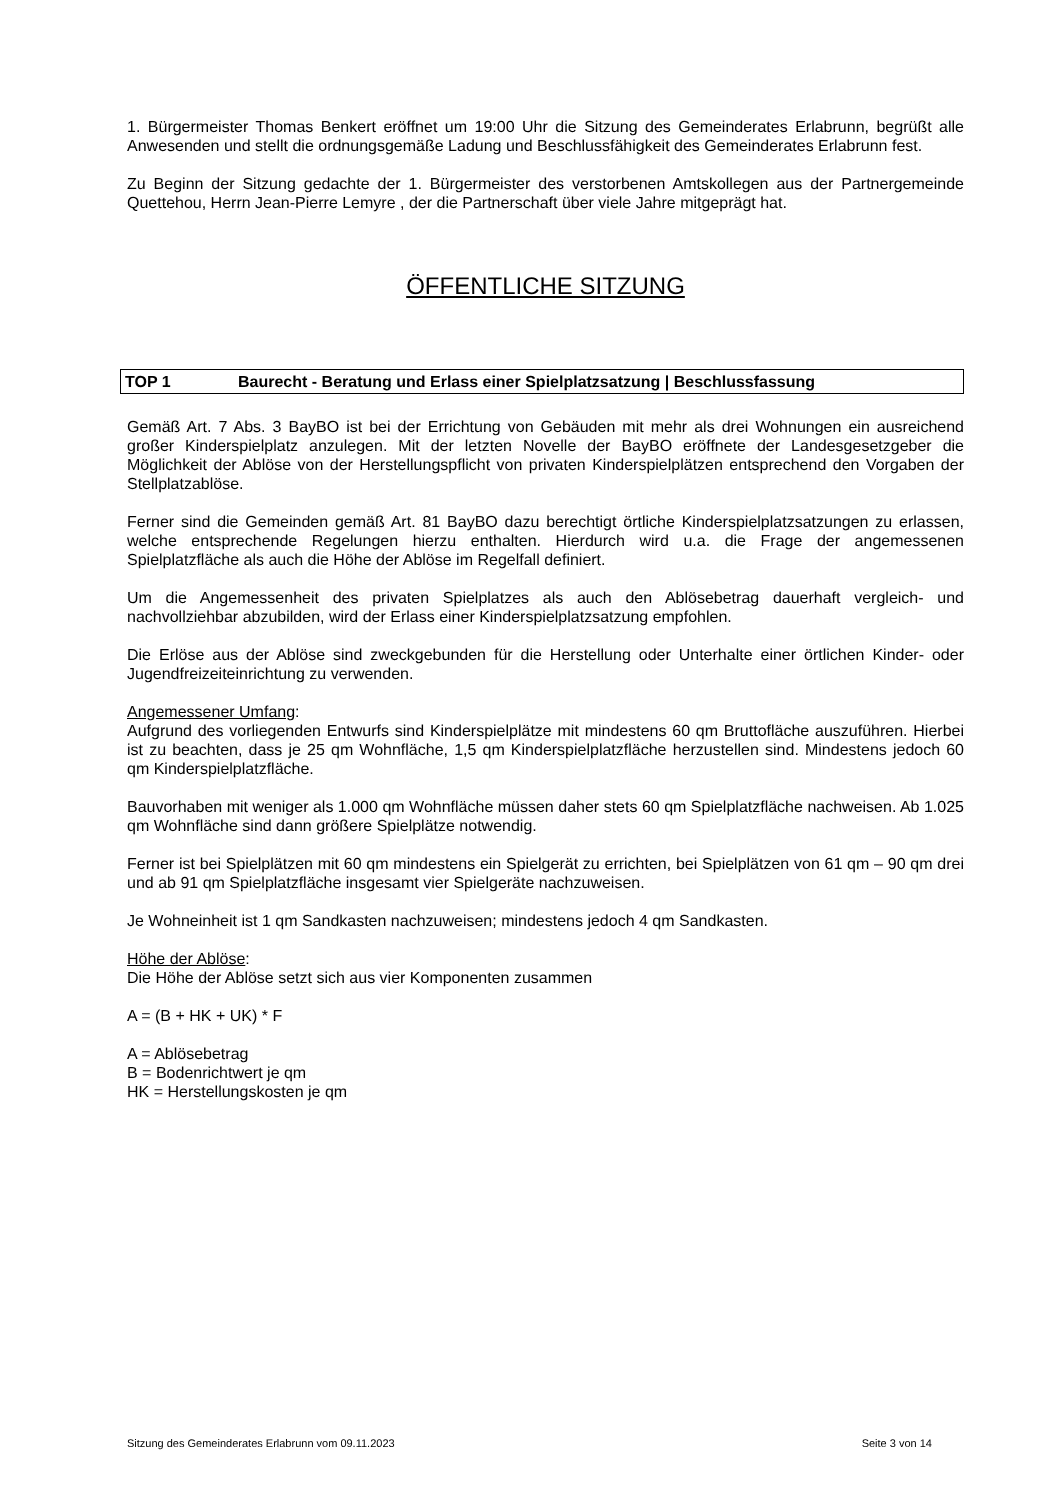1. Bürgermeister Thomas Benkert eröffnet um 19:00 Uhr die Sitzung des Gemeinderates Erlabrunn, begrüßt alle Anwesenden und stellt die ordnungsgemäße Ladung und Beschlussfähigkeit des Gemeinderates Erlabrunn fest.
Zu Beginn der Sitzung gedachte der 1. Bürgermeister des verstorbenen Amtskollegen aus der Partnergemeinde Quettehou, Herrn Jean-Pierre Lemyre , der die Partnerschaft über viele Jahre mitgeprägt hat.
ÖFFENTLICHE SITZUNG
TOP 1 Baurecht - Beratung und Erlass einer Spielplatzsatzung | Beschlussfassung
Gemäß Art. 7 Abs. 3 BayBO ist bei der Errichtung von Gebäuden mit mehr als drei Wohnungen ein ausreichend großer Kinderspielplatz anzulegen. Mit der letzten Novelle der BayBO eröffnete der Landesgesetzgeber die Möglichkeit der Ablöse von der Herstellungspflicht von privaten Kinderspielplätzen entsprechend den Vorgaben der Stellplatzablöse.
Ferner sind die Gemeinden gemäß Art. 81 BayBO dazu berechtigt örtliche Kinderspielplatzsatzungen zu erlassen, welche entsprechende Regelungen hierzu enthalten. Hierdurch wird u.a. die Frage der angemessenen Spielplatzfläche als auch die Höhe der Ablöse im Regelfall definiert.
Um die Angemessenheit des privaten Spielplatzes als auch den Ablösebetrag dauerhaft vergleich- und nachvollziehbar abzubilden, wird der Erlass einer Kinderspielplatzsatzung empfohlen.
Die Erlöse aus der Ablöse sind zweckgebunden für die Herstellung oder Unterhalte einer örtlichen Kinder- oder Jugendfreizeiteinrichtung zu verwenden.
Angemessener Umfang:
Aufgrund des vorliegenden Entwurfs sind Kinderspielplätze mit mindestens 60 qm Bruttofläche auszuführen. Hierbei ist zu beachten, dass je 25 qm Wohnfläche, 1,5 qm Kinderspielplatzfläche herzustellen sind. Mindestens jedoch 60 qm Kinderspielplatzfläche.
Bauvorhaben mit weniger als 1.000 qm Wohnfläche müssen daher stets 60 qm Spielplatzfläche nachweisen. Ab 1.025 qm Wohnfläche sind dann größere Spielplätze notwendig.
Ferner ist bei Spielplätzen mit 60 qm mindestens ein Spielgerät zu errichten, bei Spielplätzen von 61 qm – 90 qm drei und ab 91 qm Spielplatzfläche insgesamt vier Spielgeräte nachzuweisen.
Je Wohneinheit ist 1 qm Sandkasten nachzuweisen; mindestens jedoch 4 qm Sandkasten.
Höhe der Ablöse:
Die Höhe der Ablöse setzt sich aus vier Komponenten zusammen
A = (B + HK + UK) * F
A = Ablösebetrag
B = Bodenrichtwert je qm
HK = Herstellungskosten je qm
Sitzung des Gemeinderates Erlabrunn vom 09.11.2023 Seite 3 von 14